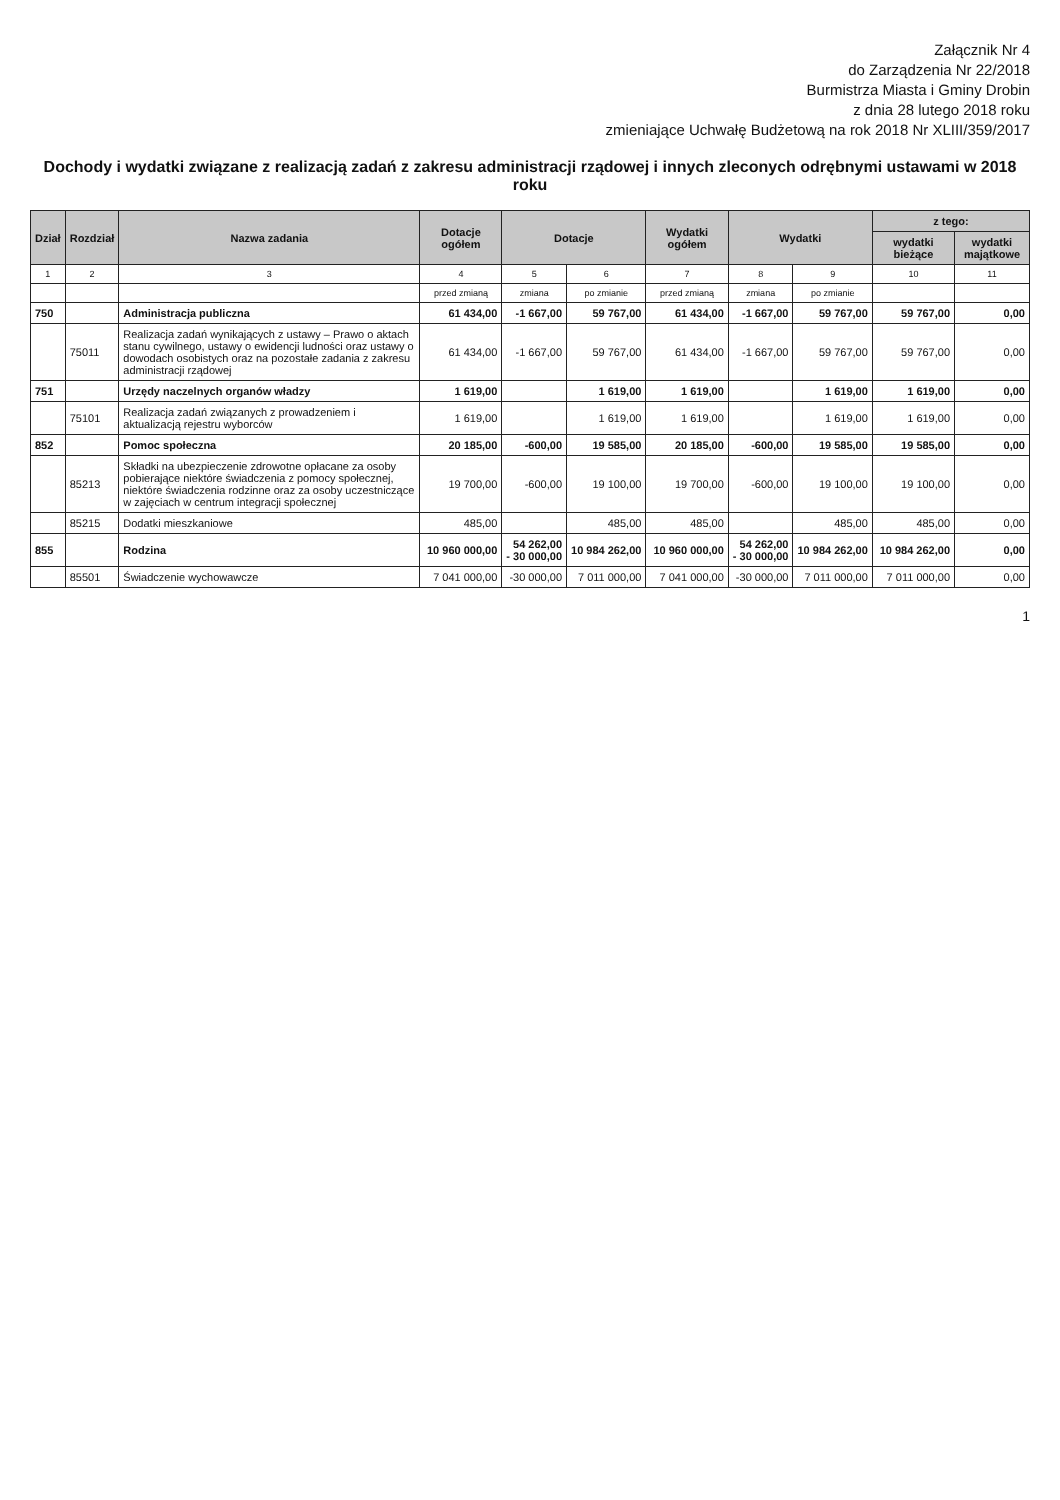Załącznik Nr 4
do Zarządzenia Nr 22/2018
Burmistrza Miasta i Gminy Drobin
z dnia 28 lutego 2018 roku
zmieniające Uchwałę Budżetową na rok 2018 Nr XLIII/359/2017
Dochody i wydatki związane z realizacją zadań z zakresu administracji rządowej i innych zleconych odrębnymi ustawami w 2018 roku
| Dział | Rozdział | Nazwa zadania | Dotacje ogółem | Dotacje | | Wydatki ogółem | Wydatki | | z tego: | |
| --- | --- | --- | --- | --- | --- | --- | --- | --- | --- | --- |
| | | | | | | | | | wydatki bieżące | wydatki majątkowe |
| 1 | 2 | 3 | 4 | 5 | 6 | 7 | 8 | 9 | 10 | 11 |
| | | | przed zmianą | zmiana | po zmianie | przed zmianą | zmiana | po zmianie | | |
| 750 | | Administracja publiczna | 61 434,00 | -1 667,00 | 59 767,00 | 61 434,00 | -1 667,00 | 59 767,00 | 59 767,00 | 0,00 |
| | 75011 | Realizacja zadań wynikających z ustawy – Prawo o aktach stanu cywilnego, ustawy o ewidencji ludności oraz ustawy o dowodach osobistych oraz na pozostałe zadania z zakresu administracji rządowej | 61 434,00 | -1 667,00 | 59 767,00 | 61 434,00 | -1 667,00 | 59 767,00 | 59 767,00 | 0,00 |
| 751 | | Urzędy naczelnych organów władzy | 1 619,00 | | 1 619,00 | 1 619,00 | | 1 619,00 | 1 619,00 | 0,00 |
| | 75101 | Realizacja zadań związanych z prowadzeniem i aktualizacją rejestru wyborców | 1 619,00 | | 1 619,00 | 1 619,00 | | 1 619,00 | 1 619,00 | 0,00 |
| 852 | | Pomoc społeczna | 20 185,00 | -600,00 | 19 585,00 | 20 185,00 | -600,00 | 19 585,00 | 19 585,00 | 0,00 |
| | 85213 | Składki na ubezpieczenie zdrowotne opłacane za osoby pobierające niektóre świadczenia z pomocy społecznej, niektóre świadczenia rodzinne oraz za osoby uczestniczące w zajęciach w centrum integracji społecznej | 19 700,00 | -600,00 | 19 100,00 | 19 700,00 | -600,00 | 19 100,00 | 19 100,00 | 0,00 |
| | 85215 | Dodatki mieszkaniowe | 485,00 | | 485,00 | 485,00 | | 485,00 | 485,00 | 0,00 |
| 855 | | Rodzina | 10 960 000,00 | 54 262,00 - 30 000,00 | 10 984 262,00 | 10 960 000,00 | 54 262,00 - 30 000,00 | 10 984 262,00 | 10 984 262,00 | 0,00 |
| | 85501 | Świadczenie wychowawcze | 7 041 000,00 | -30 000,00 | 7 011 000,00 | 7 041 000,00 | -30 000,00 | 7 011 000,00 | 7 011 000,00 | 0,00 |
1